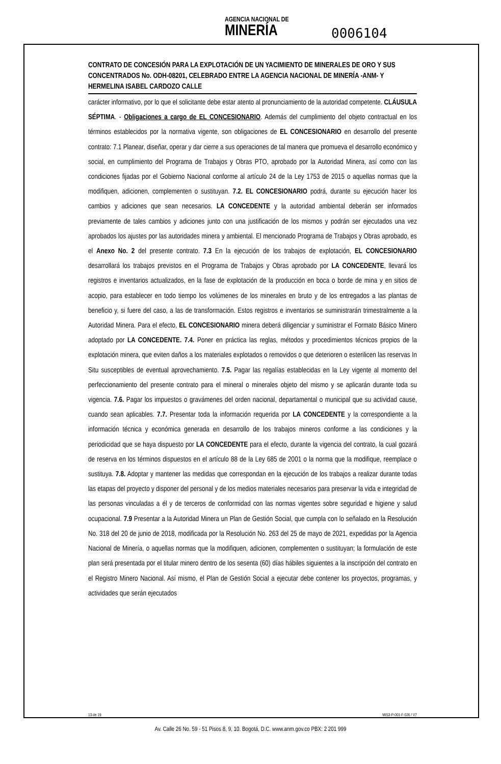AGENCIA NACIONAL DE
MINERÍA
0006104
CONTRATO DE CONCESIÓN PARA LA EXPLOTACIÓN DE UN YACIMIENTO DE MINERALES DE ORO Y SUS CONCENTRADOS No. ODH-08201, CELEBRADO ENTRE LA AGENCIA NACIONAL DE MINERÍA -ANM- Y HERMELINA ISABEL CARDOZO CALLE
carácter informativo, por lo que el solicitante debe estar atento al pronunciamiento de la autoridad competente. CLÁUSULA SÉPTIMA. - Obligaciones a cargo de EL CONCESIONARIO. Además del cumplimiento del objeto contractual en los términos establecidos por la normativa vigente, son obligaciones de EL CONCESIONARIO en desarrollo del presente contrato: 7.1 Planear, diseñar, operar y dar cierre a sus operaciones de tal manera que promueva el desarrollo económico y social, en cumplimiento del Programa de Trabajos y Obras PTO, aprobado por la Autoridad Minera, así como con las condiciones fijadas por el Gobierno Nacional conforme al artículo 24 de la Ley 1753 de 2015 o aquellas normas que la modifiquen, adicionen, complementen o sustituyan. 7.2. EL CONCESIONARIO podrá, durante su ejecución hacer los cambios y adiciones que sean necesarios. LA CONCEDENTE y la autoridad ambiental deberán ser informados previamente de tales cambios y adiciones junto con una justificación de los mismos y podrán ser ejecutados una vez aprobados los ajustes por las autoridades minera y ambiental. El mencionado Programa de Trabajos y Obras aprobado, es el Anexo No. 2 del presente contrato. 7.3 En la ejecución de los trabajos de explotación, EL CONCESIONARIO desarrollará los trabajos previstos en el Programa de Trabajos y Obras aprobado por LA CONCEDENTE, llevará los registros e inventarios actualizados, en la fase de explotación de la producción en boca o borde de mina y en sitios de acopio, para establecer en todo tiempo los volúmenes de los minerales en bruto y de los entregados a las plantas de beneficio y, si fuere del caso, a las de transformación. Estos registros e inventarios se suministrarán trimestralmente a la Autoridad Minera. Para el efecto, EL CONCESIONARIO minera deberá diligenciar y suministrar el Formato Básico Minero adoptado por LA CONCEDENTE. 7.4. Poner en práctica las reglas, métodos y procedimientos técnicos propios de la explotación minera, que eviten daños a los materiales explotados o removidos o que deterioren o esterilicen las reservas In Situ susceptibles de eventual aprovechamiento. 7.5. Pagar las regalías establecidas en la Ley vigente al momento del perfeccionamiento del presente contrato para el mineral o minerales objeto del mismo y se aplicarán durante toda su vigencia. 7.6. Pagar los impuestos o gravámenes del orden nacional, departamental o municipal que su actividad cause, cuando sean aplicables. 7.7. Presentar toda la información requerida por LA CONCEDENTE y la correspondiente a la información técnica y económica generada en desarrollo de los trabajos mineros conforme a las condiciones y la periodicidad que se haya dispuesto por LA CONCEDENTE para el efecto, durante la vigencia del contrato, la cual gozará de reserva en los términos dispuestos en el artículo 88 de la Ley 685 de 2001 o la norma que la modifique, reemplace o sustituya. 7.8. Adoptar y mantener las medidas que correspondan en la ejecución de los trabajos a realizar durante todas las etapas del proyecto y disponer del personal y de los medios materiales necesarios para preservar la vida e integridad de las personas vinculadas a él y de terceros de conformidad con las normas vigentes sobre seguridad e higiene y salud ocupacional. 7.9 Presentar a la Autoridad Minera un Plan de Gestión Social, que cumpla con lo señalado en la Resolución No. 318 del 20 de junio de 2018, modificada por la Resolución No. 263 del 25 de mayo de 2021, expedidas por la Agencia Nacional de Minería, o aquellas normas que la modifiquen, adicionen, complementen o sustituyan; la formulación de este plan será presentada por el titular minero dentro de los sesenta (60) días hábiles siguientes a la inscripción del contrato en el Registro Minero Nacional. Así mismo, el Plan de Gestión Social a ejecutar debe contener los proyectos, programas, y actividades que serán ejecutados
13 de 19 MIS3-P-001-F-026 / V7
Av. Calle 26 No. 59 - 51 Pisos 8, 9, 10. Bogotá, D.C. www.anm.gov.co PBX: 2 201 999